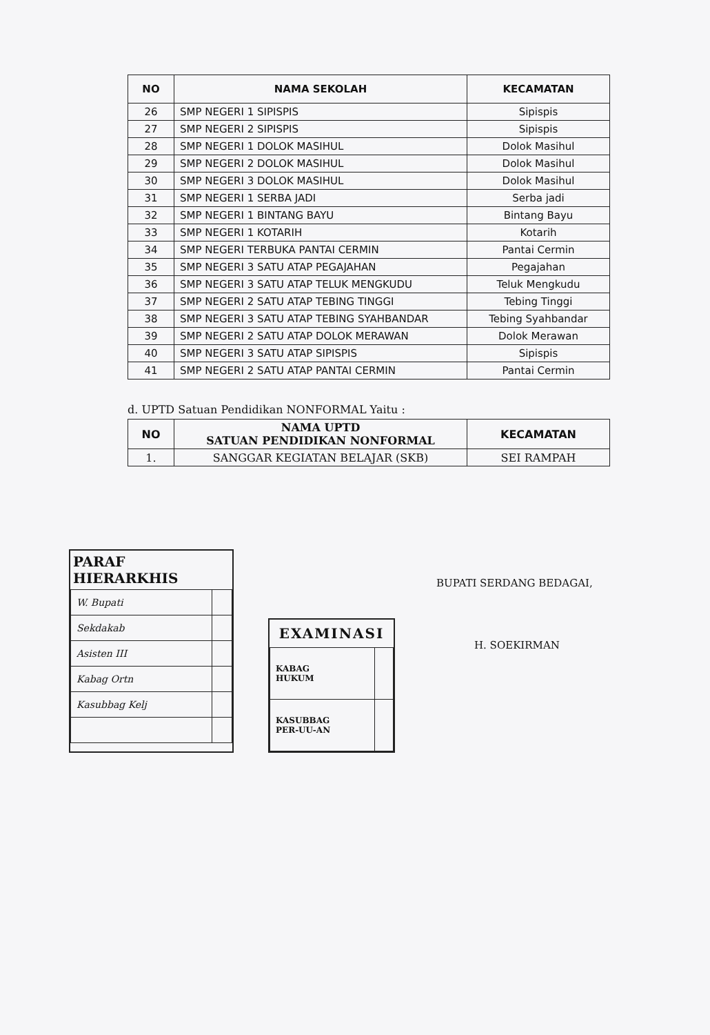| NO | NAMA SEKOLAH | KECAMATAN |
| --- | --- | --- |
| 26 | SMP NEGERI 1 SIPISPIS | Sipispis |
| 27 | SMP NEGERI 2 SIPISPIS | Sipispis |
| 28 | SMP NEGERI 1 DOLOK MASIHUL | Dolok Masihul |
| 29 | SMP NEGERI 2 DOLOK MASIHUL | Dolok Masihul |
| 30 | SMP NEGERI 3 DOLOK MASIHUL | Dolok Masihul |
| 31 | SMP NEGERI 1 SERBA JADI | Serba jadi |
| 32 | SMP NEGERI 1 BINTANG BAYU | Bintang Bayu |
| 33 | SMP NEGERI 1 KOTARIH | Kotarih |
| 34 | SMP NEGERI TERBUKA PANTAI CERMIN | Pantai Cermin |
| 35 | SMP NEGERI 3 SATU ATAP PEGAJAHAN | Pegajahan |
| 36 | SMP NEGERI 3 SATU ATAP TELUK MENGKUDU | Teluk Mengkudu |
| 37 | SMP NEGERI 2 SATU ATAP TEBING TINGGI | Tebing Tinggi |
| 38 | SMP NEGERI 3 SATU ATAP TEBING SYAHBANDAR | Tebing Syahbandar |
| 39 | SMP NEGERI 2 SATU ATAP DOLOK MERAWAN | Dolok Merawan |
| 40 | SMP NEGERI 3 SATU ATAP SIPISPIS | Sipispis |
| 41 | SMP NEGERI 2 SATU ATAP PANTAI CERMIN | Pantai Cermin |
d. UPTD Satuan Pendidikan NONFORMAL Yaitu :
| NO | NAMA UPTD SATUAN PENDIDIKAN NONFORMAL | KECAMATAN |
| --- | --- | --- |
| 1. | SANGGAR KEGIATAN BELAJAR (SKB) | SEI RAMPAH |
PARAF HIERARKHIS
| W. Bupati | |
| Sekdakab | |
| Asisten III | |
| Kabag Ortn | |
| Kasubbag Kelj | |
EXAMINASI
| KABAG HUKUM | |
| KASUBBAG PER-UU-AN | |
BUPATI SERDANG BEDAGAI,
H. SOEKIRMAN